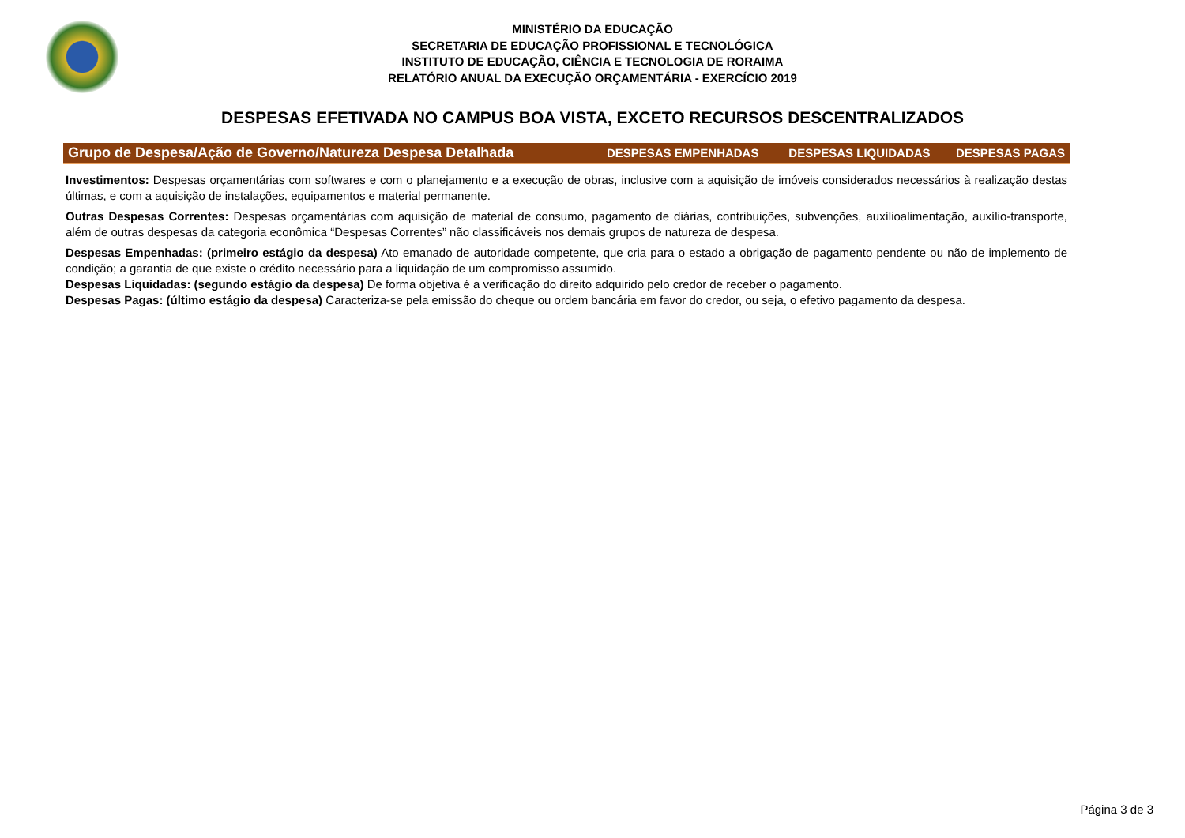MINISTÉRIO DA EDUCAÇÃO
SECRETARIA DE EDUCAÇÃO PROFISSIONAL E TECNOLÓGICA
INSTITUTO DE EDUCAÇÃO, CIÊNCIA E TECNOLOGIA DE RORAIMA
RELATÓRIO ANUAL DA EXECUÇÃO ORÇAMENTÁRIA - EXERCÍCIO 2019
DESPESAS EFETIVADA NO CAMPUS BOA VISTA, EXCETO RECURSOS DESCENTRALIZADOS
| Grupo de Despesa/Ação de Governo/Natureza Despesa Detalhada | DESPESAS EMPENHADAS | DESPESAS LIQUIDADAS | DESPESAS PAGAS |
| --- | --- | --- | --- |
Investimentos: Despesas orçamentárias com softwares e com o planejamento e a execução de obras, inclusive com a aquisição de imóveis considerados necessários à realização destas últimas, e com a aquisição de instalações, equipamentos e material permanente.
Outras Despesas Correntes: Despesas orçamentárias com aquisição de material de consumo, pagamento de diárias, contribuições, subvenções, auxílioalimentação, auxílio-transporte, além de outras despesas da categoria econômica “Despesas Correntes” não classificáveis nos demais grupos de natureza de despesa.
Despesas Empenhadas: (primeiro estágio da despesa) Ato emanado de autoridade competente, que cria para o estado a obrigação de pagamento pendente ou não de implemento de condição; a garantia de que existe o crédito necessário para a liquidação de um compromisso assumido.
Despesas Liquidadas: (segundo estágio da despesa) De forma objetiva é a verificação do direito adquirido pelo credor de receber o pagamento.
Despesas Pagas: (último estágio da despesa) Caracteriza-se pela emissão do cheque ou ordem bancária em favor do credor, ou seja, o efetivo pagamento da despesa.
Página 3 de 3